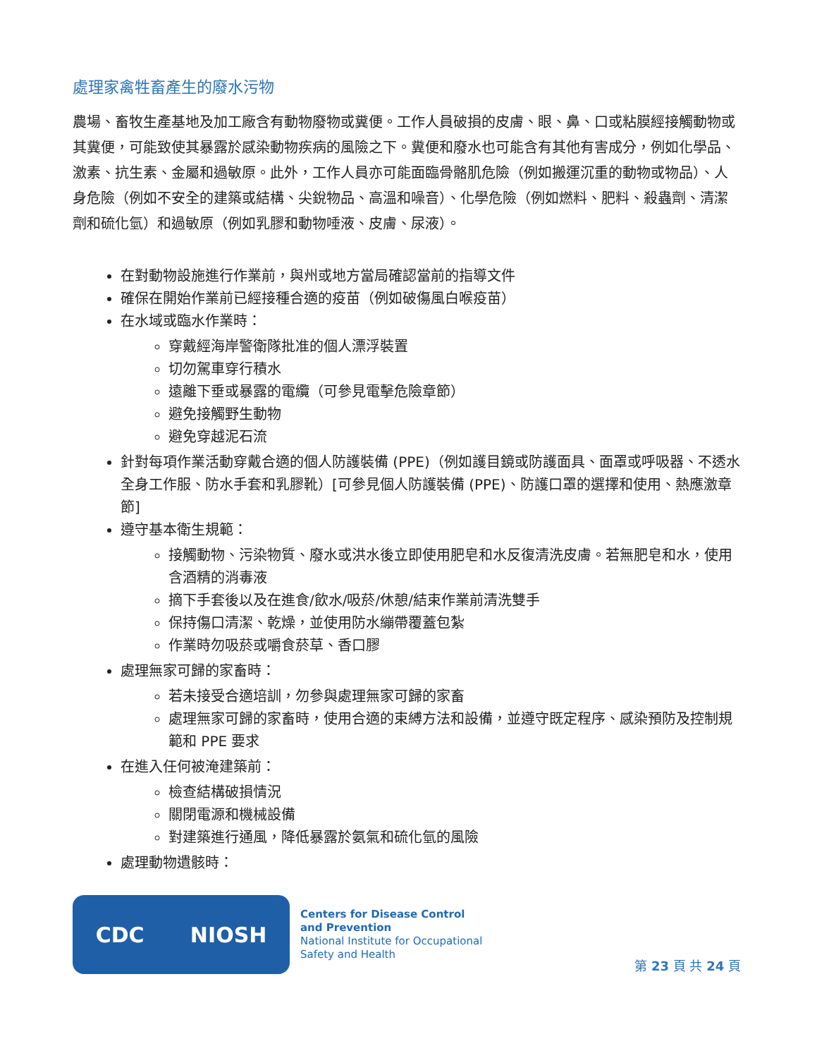處理家禽牲畜產生的廢水污物
農場、畜牧生產基地及加工廠含有動物廢物或糞便。工作人員破損的皮膚、眼、鼻、口或粘膜經接觸動物或其糞便，可能致使其暴露於感染動物疾病的風險之下。糞便和廢水也可能含有其他有害成分，例如化學品、激素、抗生素、金屬和過敏原。此外，工作人員亦可能面臨骨骼肌危險（例如搬運沉重的動物或物品）、人身危險（例如不安全的建築或結構、尖銳物品、高溫和噪音）、化學危險（例如燃料、肥料、殺蟲劑、清潔劑和硫化氫）和過敏原（例如乳膠和動物唾液、皮膚、尿液）。
在對動物設施進行作業前，與州或地方當局確認當前的指導文件
確保在開始作業前已經接種合適的疫苗（例如破傷風白喉疫苗）
在水域或臨水作業時：
穿戴經海岸警衛隊批准的個人漂浮裝置
切勿駕車穿行積水
遠離下垂或暴露的電纜（可參見電擊危險章節）
避免接觸野生動物
避免穿越泥石流
針對每項作業活動穿戴合適的個人防護裝備 (PPE)（例如護目鏡或防護面具、面罩或呼吸器、不透水全身工作服、防水手套和乳膠靴）[可參見個人防護裝備 (PPE)、防護口罩的選擇和使用、熱應激章節]
遵守基本衛生規範：
接觸動物、污染物質、廢水或洪水後立即使用肥皂和水反復清洗皮膚。若無肥皂和水，使用含酒精的消毒液
摘下手套後以及在進食/飲水/吸菸/休憩/結束作業前清洗雙手
保持傷口清潔、乾燥，並使用防水繃帶覆蓋包紮
作業時勿吸菸或嚼食菸草、香口膠
處理無家可歸的家畜時：
若未接受合適培訓，勿參與處理無家可歸的家畜
處理無家可歸的家畜時，使用合適的束縛方法和設備，並遵守既定程序、感染預防及控制規範和 PPE 要求
在進入任何被淹建築前：
檢查結構破損情況
關閉電源和機械設備
對建築進行通風，降低暴露於氨氣和硫化氫的風險
處理動物遺骸時：
CDC NIOSH
Centers for Disease Control
and Prevention
National Institute for Occupational
Safety and Health
第 23 頁 共 24 頁